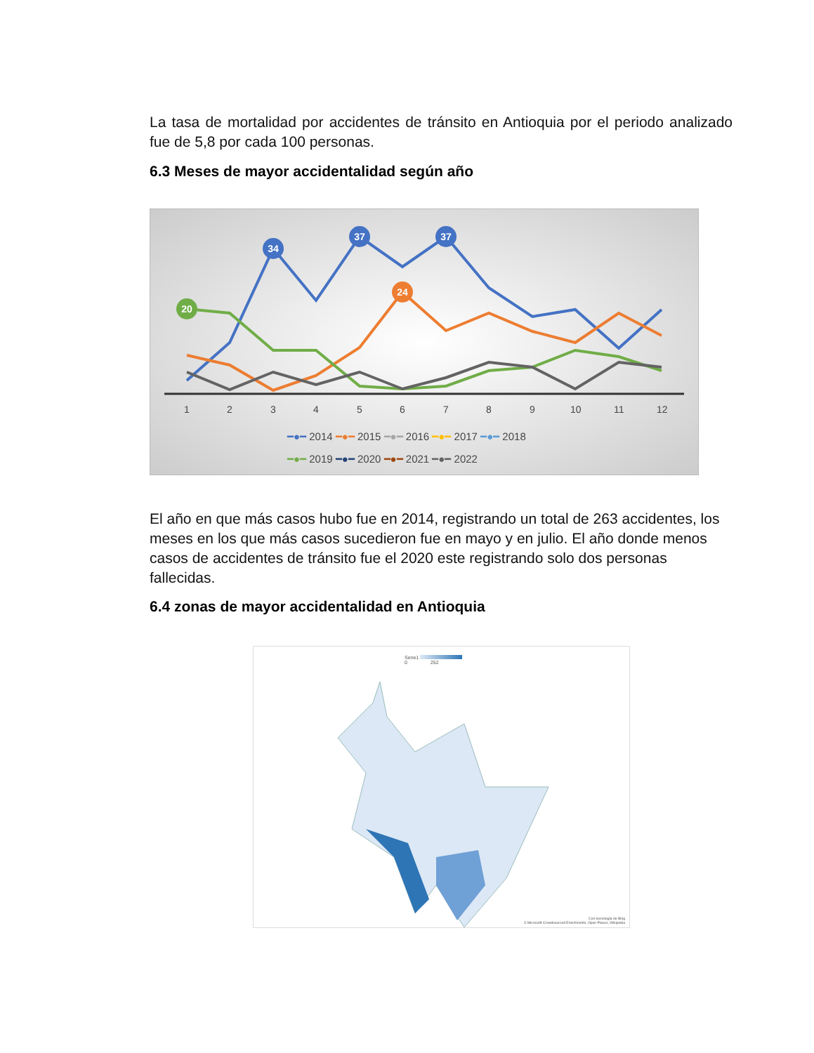La tasa de mortalidad por accidentes de tránsito en Antioquia por el periodo analizado fue de 5,8 por cada 100 personas.
6.3 Meses de mayor accidentalidad según año
1
2
3
4
5
6
7
8
9
10
11
12
34
37
37
24
20
━●━ 2014 ━●━ 2015 ━●━ 2016 ━●━ 2017 ━●━ 2018
━●━ 2019 ━●━ 2020 ━●━ 2021 ━●━ 2022
El año en que más casos hubo fue en 2014, registrando un total de 263 accidentes, los meses en los que más casos sucedieron fue en mayo y en julio. El año donde menos casos de accidentes de tránsito fue el 2020 este registrando solo dos personas fallecidas.
6.4 zonas de mayor accidentalidad en Antioquia
Serie1
0 252
Con tecnología de Bing
© Microsoft Crowdsourced Enrichments, Open Places, Wikipedia